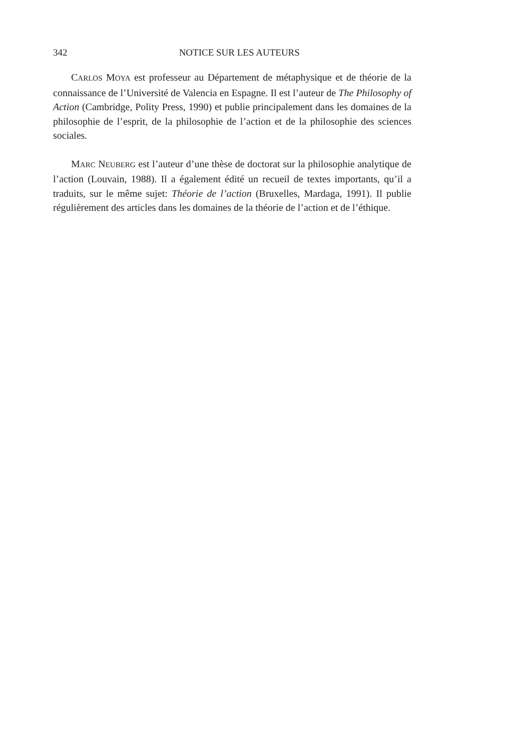342
NOTICE SUR LES AUTEURS
CARLOS MOYA est professeur au Département de métaphysique et de théorie de la connaissance de l’Université de Valencia en Espagne. Il est l’auteur de The Philosophy of Action (Cambridge, Polity Press, 1990) et publie principalement dans les domaines de la philosophie de l’esprit, de la philosophie de l’action et de la philosophie des sciences sociales.
MARC NEUBERG est l’auteur d’une thèse de doctorat sur la philosophie analytique de l’action (Louvain, 1988). Il a également édité un recueil de textes importants, qu’il a traduits, sur le même sujet: Théorie de l’action (Bruxelles, Mardaga, 1991). Il publie régulièrement des articles dans les domaines de la théorie de l’action et de l’éthique.